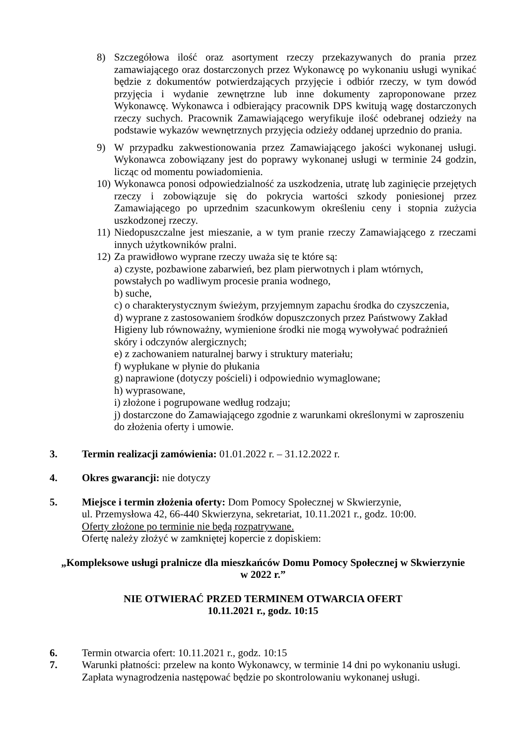8) Szczegółowa ilość oraz asortyment rzeczy przekazywanych do prania przez zamawiającego oraz dostarczonych przez Wykonawcę po wykonaniu usługi wynikać będzie z dokumentów potwierdzających przyjęcie i odbiór rzeczy, w tym dowód przyjęcia i wydanie zewnętrzne lub inne dokumenty zaproponowane przez Wykonawcę. Wykonawca i odbierający pracownik DPS kwitują wagę dostarczonych rzeczy suchych. Pracownik Zamawiającego weryfikuje ilość odebranej odzieży na podstawie wykazów wewnętrznych przyjęcia odzieży oddanej uprzednio do prania.
9) W przypadku zakwestionowania przez Zamawiającego jakości wykonanej usługi. Wykonawca zobowiązany jest do poprawy wykonanej usługi w terminie 24 godzin, licząc od momentu powiadomienia.
10)
Wykonawca ponosi odpowiedzialność za uszkodzenia, utratę lub zaginięcie przejętych rzeczy i zobowiązuje się do pokrycia wartości szkody poniesionej przez Zamawiającego po uprzednim szacunkowym określeniu ceny i stopnia zużycia uszkodzonej rzeczy.
11)
Niedopuszczalne jest mieszanie, a w tym pranie rzeczy Zamawiającego z rzeczami innych użytkowników pralni.
12)
Za prawidłowo wyprane rzeczy uważa się te które są:
a) czyste, pozbawione zabarwień, bez plam pierwotnych i plam wtórnych,
powstałych po wadliwym procesie prania wodnego,
b) suche,
c) o charakterystycznym świeżym, przyjemnym zapachu środka do czyszczenia,
d) wyprane z zastosowaniem środków dopuszczonych przez Państwowy Zakład
Higieny lub równoważny, wymienione środki nie mogą wywoływać podrażnień
skóry i odczynów alergicznych;
e) z zachowaniem naturalnej barwy i struktury materiału;
f) wypłukane w płynie do płukania
g) naprawione (dotyczy pościeli) i odpowiednio wymaglowane;
h) wyprasowane,
i) złożone i pogrupowane według rodzaju;
j) dostarczone do Zamawiającego zgodnie z warunkami określonymi w zaproszeniu
do złożenia oferty i umowie.
3. Termin realizacji zamówienia: 01.01.2022 r. – 31.12.2022 r.
4. Okres gwarancji: nie dotyczy
5. Miejsce i termin złożenia oferty: Dom Pomocy Społecznej w Skwierzynie,
ul. Przemysłowa 42, 66-440 Skwierzyna, sekretariat, 10.11.2021 r., godz. 10:00.
Oferty złożone po terminie nie będą rozpatrywane.
Ofertę należy złożyć w zamkniętej kopercie z dopiskiem:
„Kompleksowe usługi pralnicze dla mieszkańców Domu Pomocy Społecznej w Skwierzynie
w 2022 r.”
NIE OTWIERAĆ PRZED TERMINEM OTWARCIA OFERT
10.11.2021 r., godz. 10:15
6. Termin otwarcia ofert: 10.11.2021 r., godz. 10:15
7. Warunki płatności: przelew na konto Wykonawcy, w terminie 14 dni po wykonaniu usługi.
Zapłata wynagrodzenia następować będzie po skontrolowaniu wykonanej usługi.